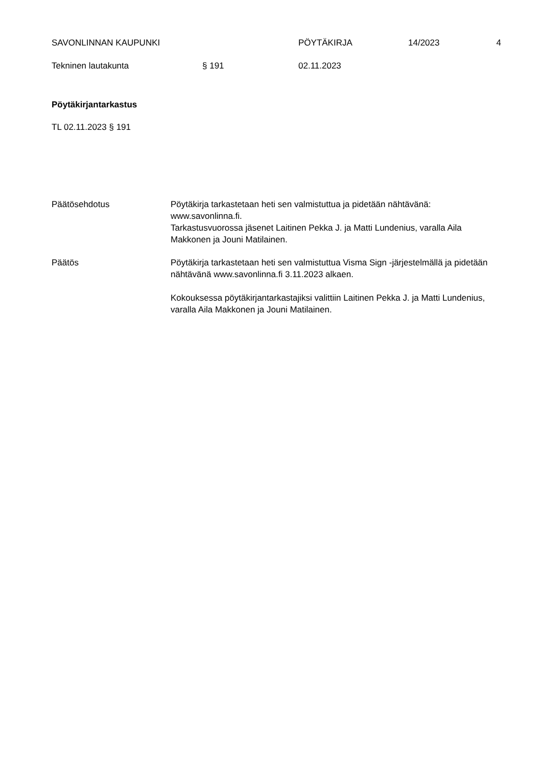SAVONLINNAN KAUPUNKI PÖYTÄKIRJA 14/2023 4
Tekninen lautakunta § 191 02.11.2023
Pöytäkirjantarkastus
TL 02.11.2023 § 191
Päätösehdotus Pöytäkirja tarkastetaan heti sen valmistuttua ja pidetään nähtävänä: www.savonlinna.fi.
Tarkastusvuorossa jäsenet Laitinen Pekka J. ja Matti Lundenius, varalla Aila Makkonen ja Jouni Matilainen.
Päätös Pöytäkirja tarkastetaan heti sen valmistuttua Visma Sign -järjestelmällä ja pidetään nähtävänä www.savonlinna.fi 3.11.2023 alkaen.
Kokouksessa pöytäkirjantarkastajiksi valittiin Laitinen Pekka J. ja Matti Lundenius, varalla Aila Makkonen ja Jouni Matilainen.